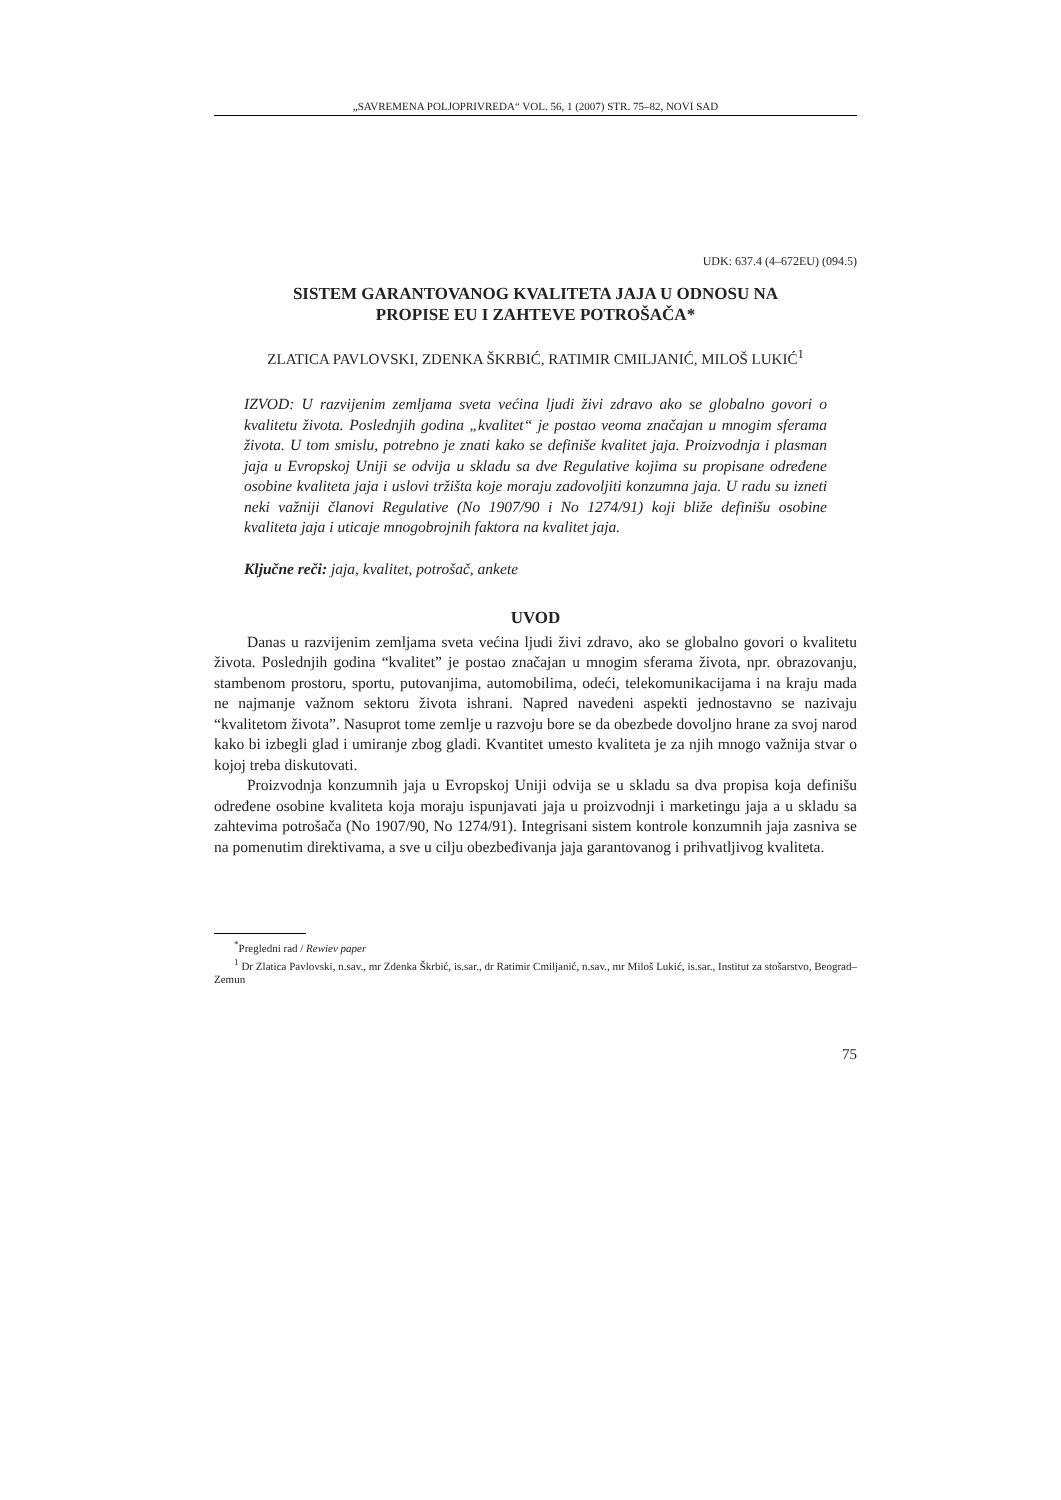„SAVREMENA POLJOPRIVREDA“ VOL. 56, 1 (2007) STR. 75–82, NOVI SAD
UDK: 637.4 (4–672EU) (094.5)
SISTEM GARANTOVANOG KVALITETA JAJA U ODNOSU NA
PROPISE EU I ZAHTEVE POTROŠAČA*
ZLATICA PAVLOVSKI, ZDENKA ŠKRBIĆ, RATIMIR CMILJANIĆ, MILOŠ LUKIĆ<sup>1</sup>
IZVOD: U razvijenim zemljama sveta većina ljudi živi zdravo ako se globalno govori o kvalitetu života. Poslednjih godina „kvalitet“ je postao veoma značajan u mnogim sferama života. U tom smislu, potrebno je znati kako se definiše kvalitet jaja. Proizvodnja i plasman jaja u Evropskoj Uniji se odvija u skladu sa dve Regulative kojima su propisane određene osobine kvaliteta jaja i uslovi tržišta koje moraju zadovoljiti konzumna jaja. U radu su izneti neki važniji članovi Regulative (No 1907/90 i No 1274/91) koji bliže definišu osobine kvaliteta jaja i uticaje mnogobrojnih faktora na kvalitet jaja.
Ključne reči: jaja, kvalitet, potrošač, ankete
UVOD
Danas u razvijenim zemljama sveta većina ljudi živi zdravo, ako se globalno govori o kvalitetu života. Poslednjih godina “kvalitet” je postao značajan u mnogim sferama života, npr. obrazovanju, stambenom prostoru, sportu, putovanjima, automobilima, odeći, telekomunikacijama i na kraju mada ne najmanje važnom sektoru života ishrani. Napred navedeni aspekti jednostavno se nazivaju “kvalitetom života”. Nasuprot tome zemlje u razvoju bore se da obezbede dovoljno hrane za svoj narod kako bi izbegli glad i umiranje zbog gladi. Kvantitet umesto kvaliteta je za njih mnogo važnija stvar o kojoj treba diskutovati.
Proizvodnja konzumnih jaja u Evropskoj Uniji odvija se u skladu sa dva propisa koja definišu određene osobine kvaliteta koja moraju ispunjavati jaja u proizvodnji i marketingu jaja a u skladu sa zahtevima potrošača (No 1907/90, No 1274/91). Integrisani sistem kontrole konzumnih jaja zasniva se na pomenutim direktivama, a sve u cilju obezbeđivanja jaja garantovanog i prihvatljivog kvaliteta.
<sup>*</sup> Pregledni rad / Rewiev paper
<sup>1</sup> Dr Zlatica Pavlovski, n.sav., mr Zdenka Škrbić, is.sar., dr Ratimir Cmiljanić, n.sav., mr Miloš Lukić, is.sar., Institut za stošarstvo, Beograd–Zemun
75